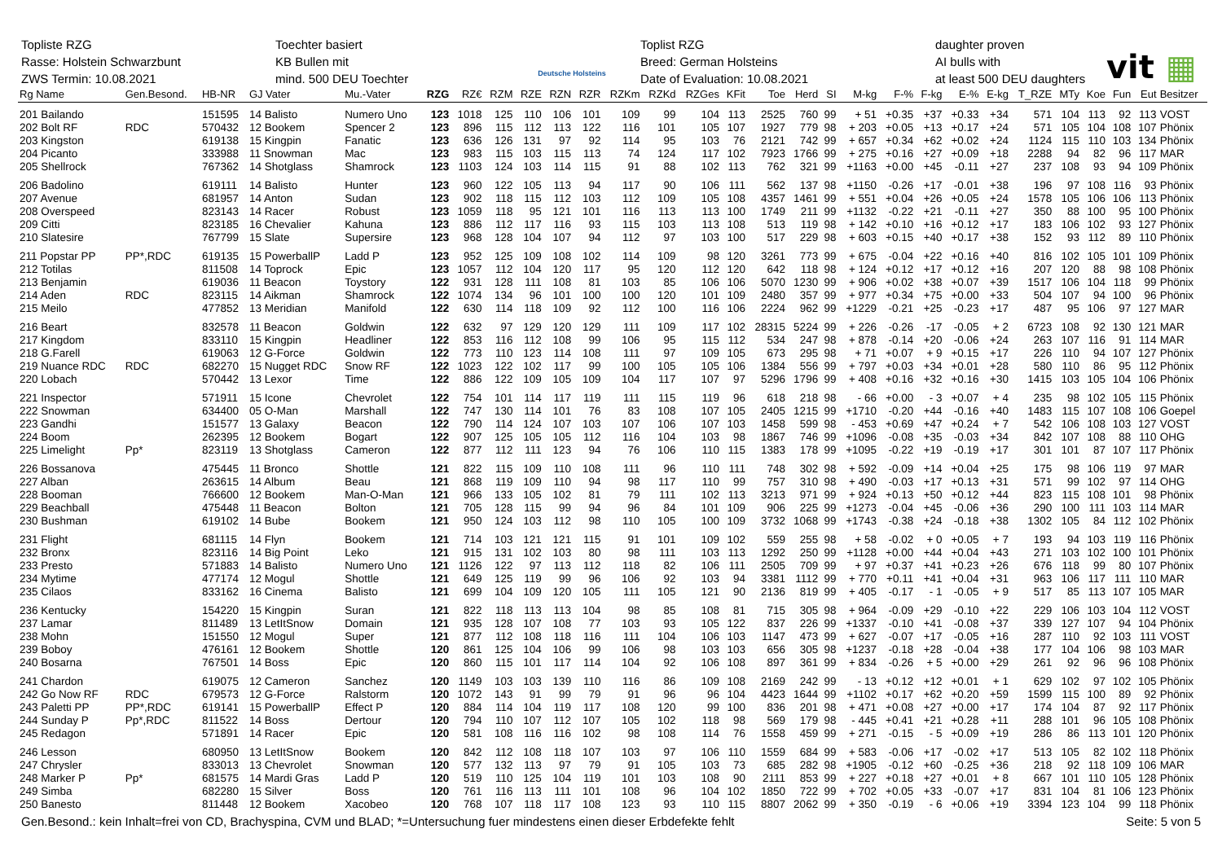Topliste RZG
Rasse: Holstein Schwarzbunt
ZWS Termin: 10.08.2021
Toechter basiert
KB Bullen mit
mind. 500 DEU Toechter
Deutsche Holsteins
Toplist RZG
Breed: German Holsteins
Date of Evaluation: 10.08.2021
daughter proven
AI bulls with
at least 500 DEU daughters
vit ▦
| Rg Name | Gen.Besond. | HB-NR | GJ Vater | Mu.-Vater | RZG | RZ€ | RZM | RZE | RZN | RZR | RZKm | RZKd | RZGes | KFit | Toe | Herd | SI | M-kg | F-% | F-kg | E-% | E-kg | T_RZE | MTy | Koe | Fun | Eut | Besitzer |
| --- | --- | --- | --- | --- | --- | --- | --- | --- | --- | --- | --- | --- | --- | --- | --- | --- | --- | --- | --- | --- | --- | --- | --- | --- | --- | --- | --- | --- |
| 201 Bailando | | 151595 | 14 Balisto | Numero Uno | 123 | 1018 | 125 | 110 | 106 | 101 | 109 | 99 | 104 | 113 | 2525 | 760 | 99 | + 51 | +0.35 | +37 | +0.33 | +34 | 571 | 104 | 113 | 92 | 113 | VOST |
| 202 Bolt RF | RDC | 570432 | 12 Bookem | Spencer 2 | 123 | 896 | 115 | 112 | 113 | 122 | 116 | 101 | 105 | 107 | 1927 | 779 | 98 | + 203 | +0.05 | +13 | +0.17 | +24 | 571 | 105 | 104 | 108 | 107 | Phönix |
| 203 Kingston | | 619138 | 15 Kingpin | Fanatic | 123 | 636 | 126 | 131 | 97 | 92 | 114 | 95 | 103 | 76 | 2121 | 742 | 99 | + 657 | +0.34 | +62 | +0.02 | +24 | 1124 | 115 | 110 | 103 | 134 | Phönix |
| 204 Picanto | | 333988 | 11 Snowman | Mac | 123 | 983 | 115 | 103 | 115 | 113 | 74 | 124 | 117 | 102 | 7923 | 1766 | 99 | + 275 | +0.16 | +27 | +0.09 | +18 | 2288 | 94 | 82 | 96 | 117 | MAR |
| 205 Shellrock | | 767362 | 14 Shotglass | Shamrock | 123 | 1103 | 124 | 103 | 114 | 115 | 91 | 88 | 102 | 113 | 762 | 321 | 99 | +1163 | +0.00 | +45 | -0.11 | +27 | 237 | 108 | 93 | 94 | 109 | Phönix |
| 206 Badolino | | 619111 | 14 Balisto | Hunter | 123 | 960 | 122 | 105 | 113 | 94 | 117 | 90 | 106 | 111 | 562 | 137 | 98 | +1150 | -0.26 | +17 | -0.01 | +38 | 196 | 97 | 108 | 116 | 93 | Phönix |
| 207 Avenue | | 681957 | 14 Anton | Sudan | 123 | 902 | 118 | 115 | 112 | 103 | 112 | 109 | 105 | 108 | 4357 | 1461 | 99 | + 551 | +0.04 | +26 | +0.05 | +24 | 1578 | 105 | 106 | 106 | 113 | Phönix |
| 208 Overspeed | | 823143 | 14 Racer | Robust | 123 | 1059 | 118 | 95 | 121 | 101 | 116 | 113 | 113 | 100 | 1749 | 211 | 99 | +1132 | -0.22 | +21 | -0.11 | +27 | 350 | 88 | 100 | 95 | 100 | Phönix |
| 209 Citti | | 823185 | 16 Chevalier | Kahuna | 123 | 886 | 112 | 117 | 116 | 93 | 115 | 103 | 113 | 108 | 513 | 119 | 98 | + 142 | +0.10 | +16 | +0.12 | +17 | 183 | 106 | 102 | 93 | 127 | Phönix |
| 210 Slatesire | | 767799 | 15 Slate | Supersire | 123 | 968 | 128 | 104 | 107 | 94 | 112 | 97 | 103 | 100 | 517 | 229 | 98 | + 603 | +0.15 | +40 | +0.17 | +38 | 152 | 93 | 112 | 89 | 110 | Phönix |
| 211 Popstar PP | PP*,RDC | 619135 | 15 PowerballP | Ladd P | 123 | 952 | 125 | 109 | 108 | 102 | 114 | 109 | 98 | 120 | 3261 | 773 | 99 | + 675 | -0.04 | +22 | +0.16 | +40 | 816 | 102 | 105 | 101 | 109 | Phönix |
| 212 Totilas | | 811508 | 14 Toprock | Epic | 123 | 1057 | 112 | 104 | 120 | 117 | 95 | 120 | 112 | 120 | 642 | 118 | 98 | + 124 | +0.12 | +17 | +0.12 | +16 | 207 | 120 | 88 | 98 | 108 | Phönix |
| 213 Benjamin | | 619036 | 11 Beacon | Toystory | 122 | 931 | 128 | 111 | 108 | 81 | 103 | 85 | 106 | 106 | 5070 | 1230 | 99 | + 906 | +0.02 | +38 | +0.07 | +39 | 1517 | 106 | 104 | 118 | 99 | Phönix |
| 214 Aden | RDC | 823115 | 14 Aikman | Shamrock | 122 | 1074 | 134 | 96 | 101 | 100 | 100 | 120 | 101 | 109 | 2480 | 357 | 99 | + 977 | +0.34 | +75 | +0.00 | +33 | 504 | 107 | 94 | 100 | 96 | Phönix |
| 215 Meilo | | 477852 | 13 Meridian | Manifold | 122 | 630 | 114 | 118 | 109 | 92 | 112 | 100 | 116 | 106 | 2224 | 962 | 99 | +1229 | -0.21 | +25 | -0.23 | +17 | 487 | 95 | 106 | 97 | 127 | MAR |
| 216 Beart | | 832578 | 11 Beacon | Goldwin | 122 | 632 | 97 | 129 | 120 | 129 | 111 | 109 | 117 | 102 | 28315 | 5224 | 99 | + 226 | -0.26 | -17 | -0.05 | + 2 | 6723 | 108 | 92 | 130 | 121 | MAR |
| 217 Kingdom | | 833110 | 15 Kingpin | Headliner | 122 | 853 | 116 | 112 | 108 | 99 | 106 | 95 | 115 | 112 | 534 | 247 | 98 | + 878 | -0.14 | +20 | -0.06 | +24 | 263 | 107 | 116 | 91 | 114 | MAR |
| 218 G.Farell | | 619063 | 12 G-Force | Goldwin | 122 | 773 | 110 | 123 | 114 | 108 | 111 | 97 | 109 | 105 | 673 | 295 | 98 | + 71 | +0.07 | + 9 | +0.15 | +17 | 226 | 110 | 94 | 107 | 127 | Phönix |
| 219 Nuance RDC | RDC | 682270 | 15 Nugget RDC | Snow RF | 122 | 1023 | 122 | 102 | 117 | 99 | 100 | 105 | 105 | 106 | 1384 | 556 | 99 | + 797 | +0.03 | +34 | +0.01 | +28 | 580 | 110 | 86 | 95 | 112 | Phönix |
| 220 Lobach | | 570442 | 13 Lexor | Time | 122 | 886 | 122 | 109 | 105 | 109 | 104 | 117 | 107 | 97 | 5296 | 1796 | 99 | + 408 | +0.16 | +32 | +0.16 | +30 | 1415 | 103 | 105 | 104 | 106 | Phönix |
| 221 Inspector | | 571911 | 15 Icone | Chevrolet | 122 | 754 | 101 | 114 | 117 | 119 | 111 | 115 | 119 | 96 | 618 | 218 | 98 | - 66 | +0.00 | - 3 | +0.07 | + 4 | 235 | 98 | 102 | 105 | 115 | Phönix |
| 222 Snowman | | 634400 | 05 O-Man | Marshall | 122 | 747 | 130 | 114 | 101 | 76 | 83 | 108 | 107 | 105 | 2405 | 1215 | 99 | +1710 | -0.20 | +44 | -0.16 | +40 | 1483 | 115 | 107 | 108 | 106 | Goepel |
| 223 Gandhi | | 151577 | 13 Galaxy | Beacon | 122 | 790 | 114 | 124 | 107 | 103 | 107 | 106 | 107 | 103 | 1458 | 599 | 98 | - 453 | +0.69 | +47 | +0.24 | + 7 | 542 | 106 | 108 | 103 | 127 | VOST |
| 224 Boom | | 262395 | 12 Bookem | Bogart | 122 | 907 | 125 | 105 | 105 | 112 | 116 | 104 | 103 | 98 | 1867 | 746 | 99 | +1096 | -0.08 | +35 | -0.03 | +34 | 842 | 107 | 108 | 88 | 110 | OHG |
| 225 Limelight | Pp* | 823119 | 13 Shotglass | Cameron | 122 | 877 | 112 | 111 | 123 | 94 | 76 | 106 | 110 | 115 | 1383 | 178 | 99 | +1095 | -0.22 | +19 | -0.19 | +17 | 301 | 101 | 87 | 107 | 117 | Phönix |
| 226 Bossanova | | 475445 | 11 Bronco | Shottle | 121 | 822 | 115 | 109 | 110 | 108 | 111 | 96 | 110 | 111 | 748 | 302 | 98 | + 592 | -0.09 | +14 | +0.04 | +25 | 175 | 98 | 106 | 119 | 97 | MAR |
| 227 Alban | | 263615 | 14 Album | Beau | 121 | 868 | 119 | 109 | 110 | 94 | 98 | 117 | 110 | 99 | 757 | 310 | 98 | + 490 | -0.03 | +17 | +0.13 | +31 | 571 | 99 | 102 | 97 | 114 | OHG |
| 228 Booman | | 766600 | 12 Bookem | Man-O-Man | 121 | 966 | 133 | 105 | 102 | 81 | 79 | 111 | 102 | 113 | 3213 | 971 | 99 | + 924 | +0.13 | +50 | +0.12 | +44 | 823 | 115 | 108 | 101 | 98 | Phönix |
| 229 Beachball | | 475448 | 11 Beacon | Bolton | 121 | 705 | 128 | 115 | 99 | 94 | 96 | 84 | 101 | 109 | 906 | 225 | 99 | +1273 | -0.04 | +45 | -0.06 | +36 | 290 | 100 | 111 | 103 | 114 | MAR |
| 230 Bushman | | 619102 | 14 Bube | Bookem | 121 | 950 | 124 | 103 | 112 | 98 | 110 | 105 | 100 | 109 | 3732 | 1068 | 99 | +1743 | -0.38 | +24 | -0.18 | +38 | 1302 | 105 | 84 | 112 | 102 | Phönix |
| 231 Flight | | 681115 | 14 Flyn | Bookem | 121 | 714 | 103 | 121 | 121 | 115 | 91 | 101 | 109 | 102 | 559 | 255 | 98 | + 58 | -0.02 | + 0 | +0.05 | + 7 | 193 | 94 | 103 | 119 | 116 | Phönix |
| 232 Bronx | | 823116 | 14 Big Point | Leko | 121 | 915 | 131 | 102 | 103 | 80 | 98 | 111 | 103 | 113 | 1292 | 250 | 99 | +1128 | +0.00 | +44 | +0.04 | +43 | 271 | 103 | 102 | 100 | 101 | Phönix |
| 233 Presto | | 571883 | 14 Balisto | Numero Uno | 121 | 1126 | 122 | 97 | 113 | 112 | 118 | 82 | 106 | 111 | 2505 | 709 | 99 | + 97 | +0.37 | +41 | +0.23 | +26 | 676 | 118 | 99 | 80 | 107 | Phönix |
| 234 Mytime | | 477174 | 12 Mogul | Shottle | 121 | 649 | 125 | 119 | 99 | 96 | 106 | 92 | 103 | 94 | 3381 | 1112 | 99 | + 770 | +0.11 | +41 | +0.04 | +31 | 963 | 106 | 117 | 111 | 110 | MAR |
| 235 Cilaos | | 833162 | 16 Cinema | Balisto | 121 | 699 | 104 | 109 | 120 | 105 | 111 | 105 | 121 | 90 | 2136 | 819 | 99 | + 405 | -0.17 | - 1 | -0.05 | + 9 | 517 | 85 | 113 | 107 | 105 | MAR |
| 236 Kentucky | | 154220 | 15 Kingpin | Suran | 121 | 822 | 118 | 113 | 113 | 104 | 98 | 85 | 108 | 81 | 715 | 305 | 98 | + 964 | -0.09 | +29 | -0.10 | +22 | 229 | 106 | 103 | 104 | 112 | VOST |
| 237 Lamar | | 811489 | 13 LetItSnow | Domain | 121 | 935 | 128 | 107 | 108 | 77 | 103 | 93 | 105 | 122 | 837 | 226 | 99 | +1337 | -0.10 | +41 | -0.08 | +37 | 339 | 127 | 107 | 94 | 104 | Phönix |
| 238 Mohn | | 151550 | 12 Mogul | Super | 121 | 877 | 112 | 108 | 118 | 116 | 111 | 104 | 106 | 103 | 1147 | 473 | 99 | + 627 | -0.07 | +17 | -0.05 | +16 | 287 | 110 | 92 | 103 | 111 | VOST |
| 239 Boboy | | 476161 | 12 Bookem | Shottle | 120 | 861 | 125 | 104 | 106 | 99 | 106 | 98 | 103 | 103 | 656 | 305 | 98 | +1237 | -0.18 | +28 | -0.04 | +38 | 177 | 104 | 106 | 98 | 103 | MAR |
| 240 Bosarna | | 767501 | 14 Boss | Epic | 120 | 860 | 115 | 101 | 117 | 114 | 104 | 92 | 106 | 108 | 897 | 361 | 99 | + 834 | -0.26 | + 5 | +0.00 | +29 | 261 | 92 | 96 | 96 | 108 | Phönix |
| 241 Chardon | | 619075 | 12 Cameron | Sanchez | 120 | 1149 | 103 | 103 | 139 | 110 | 116 | 86 | 109 | 108 | 2169 | 242 | 99 | - 13 | +0.12 | +12 | +0.01 | + 1 | 629 | 102 | 97 | 102 | 105 | Phönix |
| 242 Go Now RF | RDC | 679573 | 12 G-Force | Ralstorm | 120 | 1072 | 143 | 91 | 99 | 79 | 91 | 96 | 96 | 104 | 4423 | 1644 | 99 | +1102 | +0.17 | +62 | +0.20 | +59 | 1599 | 115 | 100 | 89 | 92 | Phönix |
| 243 Paletti PP | PP*,RDC | 619141 | 15 PowerballP | Effect P | 120 | 884 | 114 | 104 | 119 | 117 | 108 | 120 | 99 | 100 | 836 | 201 | 98 | + 471 | +0.08 | +27 | +0.00 | +17 | 174 | 104 | 87 | 92 | 117 | Phönix |
| 244 Sunday P | Pp*,RDC | 811522 | 14 Boss | Dertour | 120 | 794 | 110 | 107 | 112 | 107 | 105 | 102 | 118 | 98 | 569 | 179 | 98 | - 445 | +0.41 | +21 | +0.28 | +11 | 288 | 101 | 96 | 105 | 108 | Phönix |
| 245 Redagon | | 571891 | 14 Racer | Epic | 120 | 581 | 108 | 116 | 116 | 102 | 98 | 108 | 114 | 76 | 1558 | 459 | 99 | + 271 | -0.15 | - 5 | +0.09 | +19 | 286 | 86 | 113 | 101 | 120 | Phönix |
| 246 Lesson | | 680950 | 13 LetItSnow | Bookem | 120 | 842 | 112 | 108 | 118 | 107 | 103 | 97 | 106 | 110 | 1559 | 684 | 99 | + 583 | -0.06 | +17 | -0.02 | +17 | 513 | 105 | 82 | 102 | 118 | Phönix |
| 247 Chrysler | | 833013 | 13 Chevrolet | Snowman | 120 | 577 | 132 | 113 | 97 | 79 | 91 | 105 | 103 | 73 | 685 | 282 | 98 | +1905 | -0.12 | +60 | -0.25 | +36 | 218 | 92 | 118 | 109 | 106 | MAR |
| 248 Marker P | Pp* | 681575 | 14 Mardi Gras | Ladd P | 120 | 519 | 110 | 125 | 104 | 119 | 101 | 103 | 108 | 90 | 2111 | 853 | 99 | + 227 | +0.18 | +27 | +0.01 | + 8 | 667 | 101 | 110 | 105 | 128 | Phönix |
| 249 Simba | | 682280 | 15 Silver | Boss | 120 | 761 | 116 | 113 | 111 | 101 | 108 | 96 | 104 | 102 | 1850 | 722 | 99 | + 702 | +0.05 | +33 | -0.07 | +17 | 831 | 104 | 81 | 106 | 123 | Phönix |
| 250 Banesto | | 811448 | 12 Bookem | Xacobeo | 120 | 768 | 107 | 118 | 117 | 108 | 123 | 93 | 110 | 115 | 8807 | 2062 | 99 | + 350 | -0.19 | - 6 | +0.06 | +19 | 3394 | 123 | 104 | 99 | 118 | Phönix |
Gen.Besond.: kein Inhalt=frei von CD, Brachyspina, CVM und BLAD; *=Untersuchung fuer mindestens einen dieser Erbdefekte fehlt Seite: 5 von 5